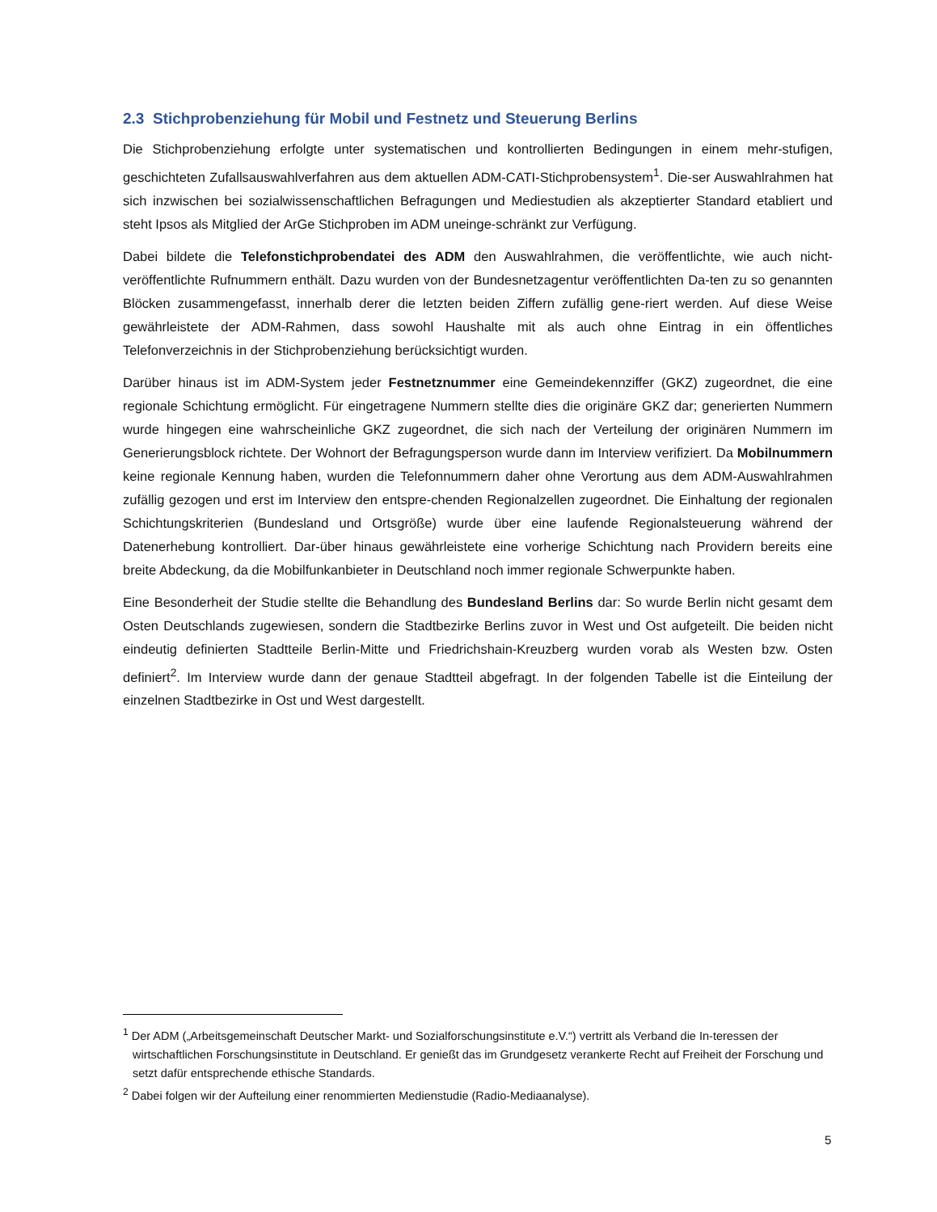2.3 Stichprobenziehung für Mobil und Festnetz und Steuerung Berlins
Die Stichprobenziehung erfolgte unter systematischen und kontrollierten Bedingungen in einem mehr-stufigen, geschichteten Zufallsauswahlverfahren aus dem aktuellen ADM-CATI-Stichprobensystem<sup>1</sup>. Die-ser Auswahlrahmen hat sich inzwischen bei sozialwissenschaftlichen Befragungen und Mediestudien als akzeptierter Standard etabliert und steht Ipsos als Mitglied der ArGe Stichproben im ADM uneinge-schränkt zur Verfügung.
Dabei bildete die Telefonstichprobendatei des ADM den Auswahlrahmen, die veröffentlichte, wie auch nicht-veröffentlichte Rufnummern enthält. Dazu wurden von der Bundesnetzagentur veröffentlichten Da-ten zu so genannten Blöcken zusammengefasst, innerhalb derer die letzten beiden Ziffern zufällig gene-riert werden. Auf diese Weise gewährleistete der ADM-Rahmen, dass sowohl Haushalte mit als auch ohne Eintrag in ein öffentliches Telefonverzeichnis in der Stichprobenziehung berücksichtigt wurden.
Darüber hinaus ist im ADM-System jeder Festnetznummer eine Gemeindekennziffer (GKZ) zugeordnet, die eine regionale Schichtung ermöglicht. Für eingetragene Nummern stellte dies die originäre GKZ dar; generierten Nummern wurde hingegen eine wahrscheinliche GKZ zugeordnet, die sich nach der Verteilung der originären Nummern im Generierungsblock richtete. Der Wohnort der Befragungsperson wurde dann im Interview verifiziert. Da Mobilnummern keine regionale Kennung haben, wurden die Telefonnummern daher ohne Verortung aus dem ADM-Auswahlrahmen zufällig gezogen und erst im Interview den entspre-chenden Regionalzellen zugeordnet. Die Einhaltung der regionalen Schichtungskriterien (Bundesland und Ortsgröße) wurde über eine laufende Regionalsteuerung während der Datenerhebung kontrolliert. Dar-über hinaus gewährleistete eine vorherige Schichtung nach Providern bereits eine breite Abdeckung, da die Mobilfunkanbieter in Deutschland noch immer regionale Schwerpunkte haben.
Eine Besonderheit der Studie stellte die Behandlung des Bundesland Berlins dar: So wurde Berlin nicht gesamt dem Osten Deutschlands zugewiesen, sondern die Stadtbezirke Berlins zuvor in West und Ost aufgeteilt. Die beiden nicht eindeutig definierten Stadtteile Berlin-Mitte und Friedrichshain-Kreuzberg wurden vorab als Westen bzw. Osten definiert<sup>2</sup>. Im Interview wurde dann der genaue Stadtteil abgefragt. In der folgenden Tabelle ist die Einteilung der einzelnen Stadtbezirke in Ost und West dargestellt.
<sup>1</sup> Der ADM („Arbeitsgemeinschaft Deutscher Markt- und Sozialforschungsinstitute e.V.“) vertritt als Verband die In-teressen der wirtschaftlichen Forschungsinstitute in Deutschland. Er genießt das im Grundgesetz verankerte Recht auf Freiheit der Forschung und setzt dafür entsprechende ethische Standards.
<sup>2</sup> Dabei folgen wir der Aufteilung einer renommierten Medienstudie (Radio-Mediaanalyse).
5